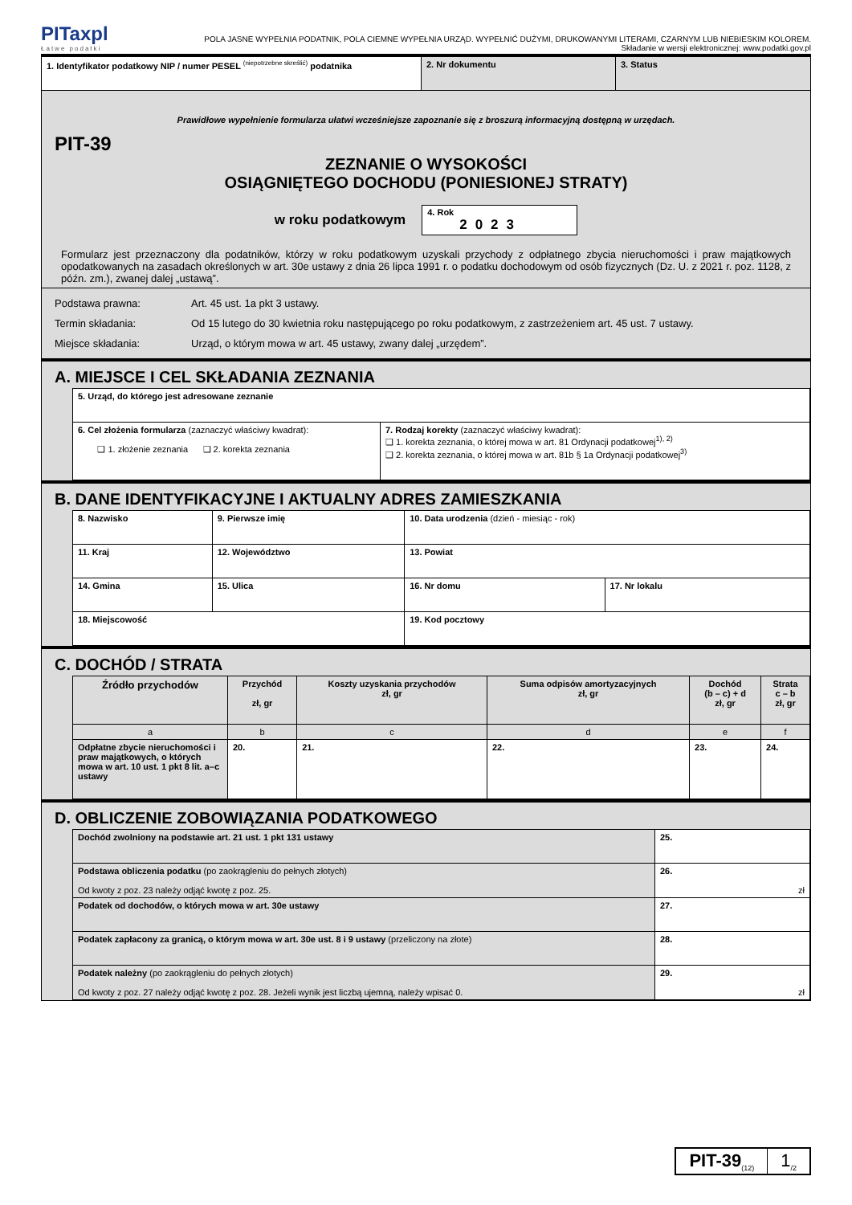PITaxpl
Łatwe podatki
POLA JASNE WYPEŁNIA PODATNIK, POLA CIEMNE WYPEŁNIA URZĄD. WYPEŁNIĆ DUŻYMI, DRUKOWANYMI LITERAMI, CZARNYM LUB NIEBIESKIM KOLOREM.
Składanie w wersji elektronicznej: www.podatki.gov.pl
| 1. Identyfikator podatkowy NIP / numer PESEL <sup>(niepotrzebne skreślić)</sup> podatnika | 2. Nr dokumentu | 3. Status |
Prawidłowe wypełnienie formularza ułatwi wcześniejsze zapoznanie się z broszurą informacyjną dostępną w urzędach.
PIT-39
ZEZNANIE O WYSOKOŚCI
OSIĄGNIĘTEGO DOCHODU (PONIESIONEJ STRATY)
w roku podatkowym
4. Rok
2023
Formularz jest przeznaczony dla podatników, którzy w roku podatkowym uzyskali przychody z odpłatnego zbycia nieruchomości i praw majątkowych opodatkowanych na zasadach określonych w art. 30e ustawy z dnia 26 lipca 1991 r. o podatku dochodowym od osób fizycznych (Dz. U. z 2021 r. poz. 1128, z późn. zm.), zwanej dalej „ustawą”.
Podstawa prawna: Art. 45 ust. 1a pkt 3 ustawy.
Termin składania: Od 15 lutego do 30 kwietnia roku następującego po roku podatkowym, z zastrzeżeniem art. 45 ust. 7 ustawy.
Miejsce składania: Urząd, o którym mowa w art. 45 ustawy, zwany dalej „urzędem”.
A. MIEJSCE I CEL SKŁADANIA ZEZNANIA
| 5. Urząd, do którego jest adresowane zeznanie | |
| 6. Cel złożenia formularza (zaznaczyć właściwy kwadrat): ❑ 1. złożenie zeznania ❑ 2. korekta zeznania | 7. Rodzaj korekty (zaznaczyć właściwy kwadrat): ❑ 1. korekta zeznania, o której mowa w art. 81 Ordynacji podatkowej<sup>1), 2)</sup> ❑ 2. korekta zeznania, o której mowa w art. 81b § 1a Ordynacji podatkowej<sup>3)</sup> |
B. DANE IDENTYFIKACYJNE I AKTUALNY ADRES ZAMIESZKANIA
| 8. Nazwisko | | 9. Pierwsze imię | 10. Data urodzenia (dzień - miesiąc - rok) | |
| 11. Kraj | 12. Województwo | | 13. Powiat | |
| 14. Gmina | 15. Ulica | | 16. Nr domu | 17. Nr lokalu |
| 18. Miejscowość | | | 19. Kod pocztowy | |
C. DOCHÓD / STRATA
| Źródło przychodów | Przychód zł, gr | Koszty uzyskania przychodów zł, gr | Suma odpisów amortyzacyjnych zł, gr | Dochód (b – c) + d zł, gr | Strata c – b zł, gr |
| --- | --- | --- | --- | --- | --- |
| a | b | c | d | e | f |
| Odpłatne zbycie nieruchomości i praw majątkowych, o których mowa w art. 10 ust. 1 pkt 8 lit. a–c ustawy | 20. | 21. | 22. | 23. | 24. |
D. OBLICZENIE ZOBOWIĄZANIA PODATKOWEGO
| Dochód zwolniony na podstawie art. 21 ust. 1 pkt 131 ustawy | 25. |
| Podstawa obliczenia podatku (po zaokrągleniu do pełnych złotych) Od kwoty z poz. 23 należy odjąć kwotę z poz. 25. | 26. zł |
| Podatek od dochodów, o których mowa w art. 30e ustawy | 27. |
| Podatek zapłacony za granicą, o którym mowa w art. 30e ust. 8 i 9 ustawy (przeliczony na złote) | 28. |
| Podatek należny (po zaokrągleniu do pełnych złotych) Od kwoty z poz. 27 należy odjąć kwotę z poz. 28. Jeżeli wynik jest liczbą ujemną, należy wpisać 0. | 29. zł |
PIT-39<sub>(12)</sub>
1<sub>/2</sub>